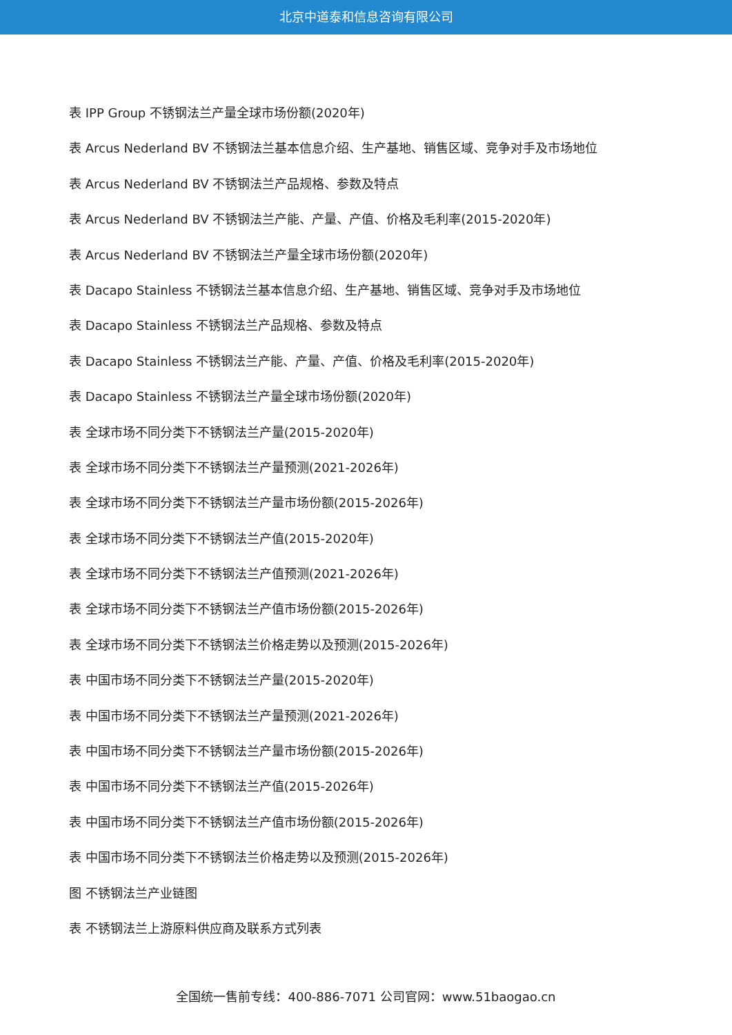北京中道泰和信息咨询有限公司
表 IPP Group 不锈钢法兰产量全球市场份额(2020年)
表 Arcus Nederland BV 不锈钢法兰基本信息介绍、生产基地、销售区域、竞争对手及市场地位
表 Arcus Nederland BV 不锈钢法兰产品规格、参数及特点
表 Arcus Nederland BV 不锈钢法兰产能、产量、产值、价格及毛利率(2015-2020年)
表 Arcus Nederland BV 不锈钢法兰产量全球市场份额(2020年)
表 Dacapo Stainless 不锈钢法兰基本信息介绍、生产基地、销售区域、竞争对手及市场地位
表 Dacapo Stainless 不锈钢法兰产品规格、参数及特点
表 Dacapo Stainless 不锈钢法兰产能、产量、产值、价格及毛利率(2015-2020年)
表 Dacapo Stainless 不锈钢法兰产量全球市场份额(2020年)
表 全球市场不同分类下不锈钢法兰产量(2015-2020年)
表 全球市场不同分类下不锈钢法兰产量预测(2021-2026年)
表 全球市场不同分类下不锈钢法兰产量市场份额(2015-2026年)
表 全球市场不同分类下不锈钢法兰产值(2015-2020年)
表 全球市场不同分类下不锈钢法兰产值预测(2021-2026年)
表 全球市场不同分类下不锈钢法兰产值市场份额(2015-2026年)
表 全球市场不同分类下不锈钢法兰价格走势以及预测(2015-2026年)
表 中国市场不同分类下不锈钢法兰产量(2015-2020年)
表 中国市场不同分类下不锈钢法兰产量预测(2021-2026年)
表 中国市场不同分类下不锈钢法兰产量市场份额(2015-2026年)
表 中国市场不同分类下不锈钢法兰产值(2015-2026年)
表 中国市场不同分类下不锈钢法兰产值市场份额(2015-2026年)
表 中国市场不同分类下不锈钢法兰价格走势以及预测(2015-2026年)
图 不锈钢法兰产业链图
表 不锈钢法兰上游原料供应商及联系方式列表
全国统一售前专线：400-886-7071 公司官网：www.51baogao.cn